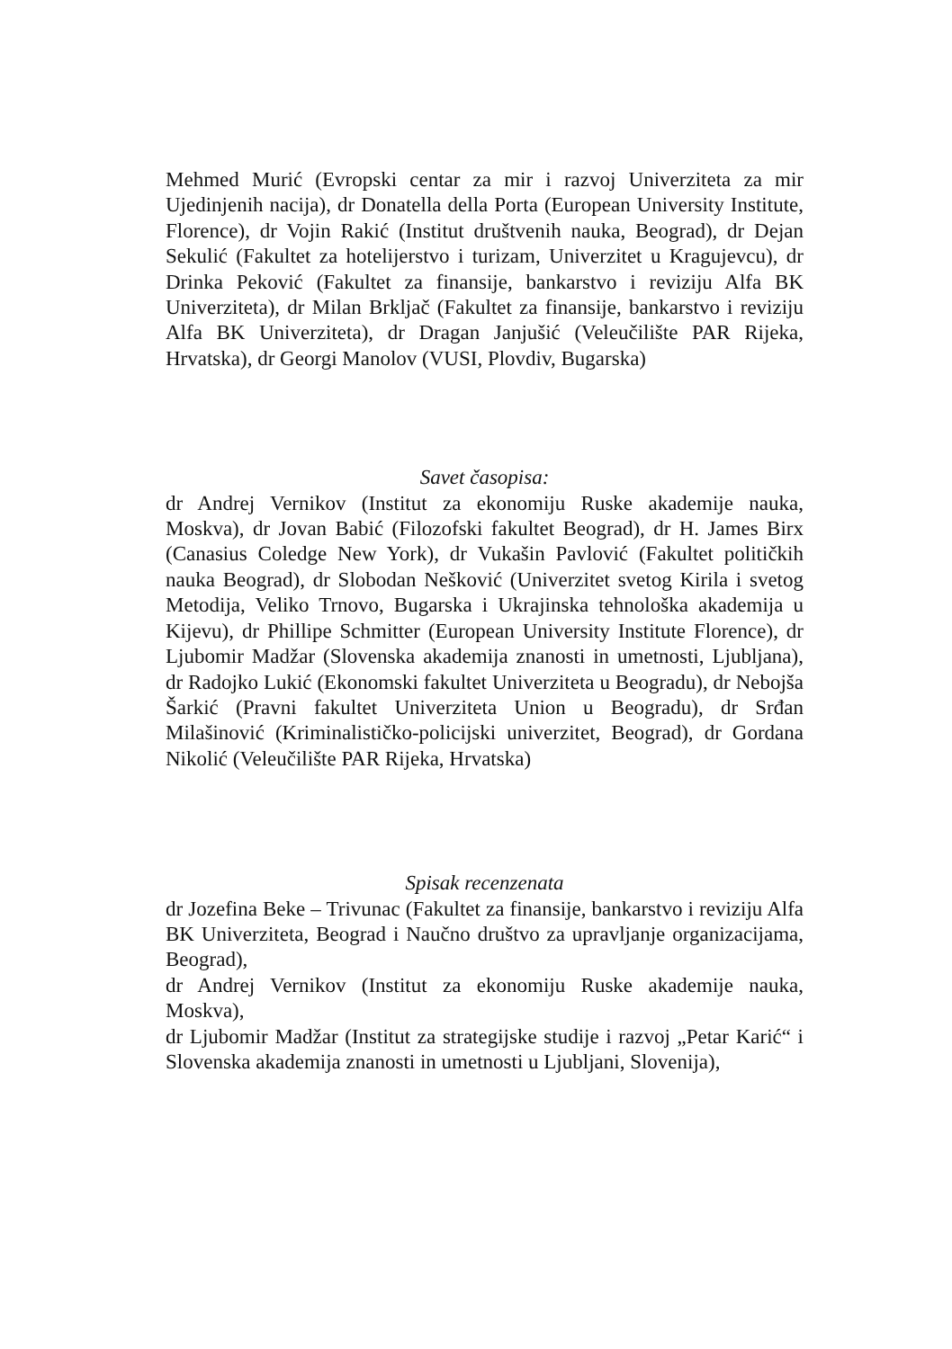Mehmed Murić (Evropski centar za mir i razvoj Univerziteta za mir Ujedinjenih nacija), dr Donatella della Porta (European University Institute, Florence), dr Vojin Rakić (Institut društvenih nauka, Beograd), dr Dejan Sekulić (Fakultet za hotelijerstvo i turizam, Univerzitet u Kragujevcu), dr Drinka Peković (Fakultet za finansije, bankarstvo i reviziju Alfa BK Univerziteta), dr Milan Brkljač (Fakultet za finansije, bankarstvo i reviziju Alfa BK Univerziteta), dr Dragan Janjušić (Veleučilište PAR Rijeka, Hrvatska), dr Georgi Manolov (VUSI, Plovdiv, Bugarska)
Savet časopisa:
dr Andrej Vernikov (Institut za ekonomiju Ruske akademije nauka, Moskva), dr Jovan Babić (Filozofski fakultet Beograd), dr H. James Birx (Canasius Coledge New York), dr Vukašin Pavlović (Fakultet političkih nauka Beograd), dr Slobodan Nešković (Univerzitet svetog Kirila i svetog Metodija, Veliko Trnovo, Bugarska i Ukrajinska tehnološka akademija u Kijevu), dr Phillipe Schmitter (European University Institute Florence), dr Ljubomir Madžar (Slovenska akademija znanosti in umetnosti, Ljubljana), dr Radojko Lukić (Ekonomski fakultet Univerziteta u Beogradu), dr Nebojša Šarkić (Pravni fakultet Univerziteta Union u Beogradu), dr Srđan Milašinović (Kriminalističko-policijski univerzitet, Beograd), dr Gordana Nikolić (Veleučilište PAR Rijeka, Hrvatska)
Spisak recenzenata
dr Jozefina Beke – Trivunac (Fakultet za finansije, bankarstvo i reviziju Alfa BK Univerziteta, Beograd i Naučno društvo za upravljanje organizacijama, Beograd),
dr Andrej Vernikov (Institut za ekonomiju Ruske akademije nauka, Moskva),
dr Ljubomir Madžar (Institut za strategijske studije i razvoj „Petar Karić“ i Slovenska akademija znanosti in umetnosti u Ljubljani, Slovenija),